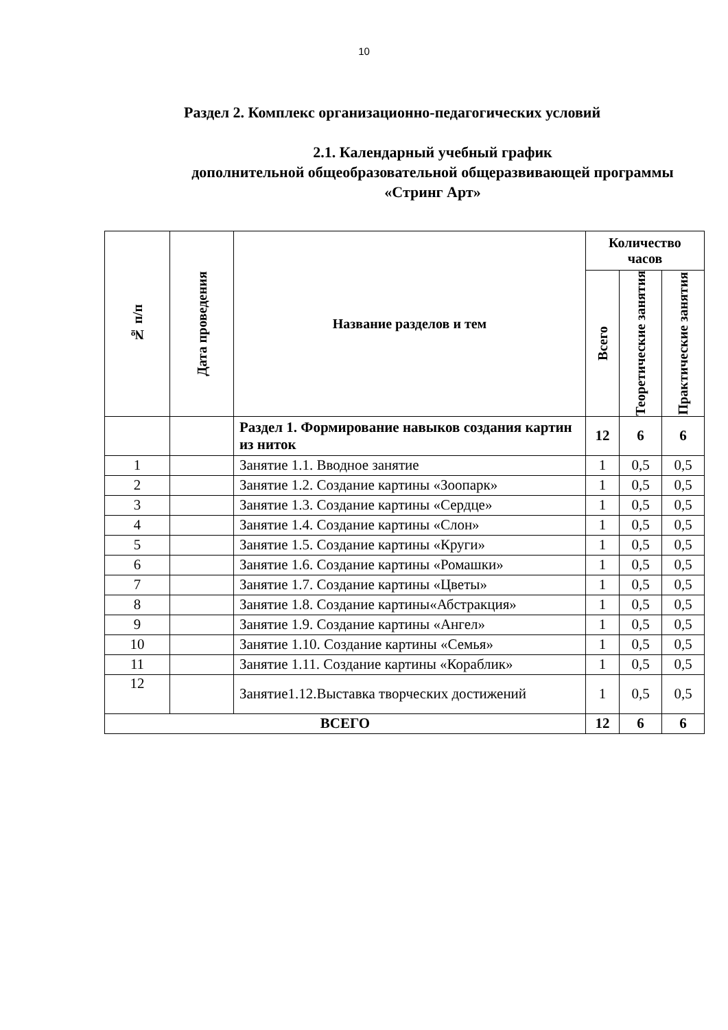10
Раздел 2. Комплекс организационно-педагогических условий
2.1. Календарный учебный график
дополнительной общеобразовательной общеразвивающей программы «Стринг Арт»
| № п/п | Дата проведения | Название разделов и тем | Количество часов | | |
| --- | --- | --- | --- | --- | --- |
| | | | Всего | Теоретические занятия | Практические занятия |
| | | Раздел 1. Формирование навыков создания картин из ниток | 12 | 6 | 6 |
| 1 | | Занятие 1.1. Вводное занятие | 1 | 0,5 | 0,5 |
| 2 | | Занятие 1.2. Создание картины «Зоопарк» | 1 | 0,5 | 0,5 |
| 3 | | Занятие 1.3. Создание картины «Сердце» | 1 | 0,5 | 0,5 |
| 4 | | Занятие 1.4. Создание картины «Слон» | 1 | 0,5 | 0,5 |
| 5 | | Занятие 1.5. Создание картины «Круги» | 1 | 0,5 | 0,5 |
| 6 | | Занятие 1.6. Создание картины «Ромашки» | 1 | 0,5 | 0,5 |
| 7 | | Занятие 1.7. Создание картины «Цветы» | 1 | 0,5 | 0,5 |
| 8 | | Занятие 1.8. Создание картины«Абстракция» | 1 | 0,5 | 0,5 |
| 9 | | Занятие 1.9. Создание картины «Ангел» | 1 | 0,5 | 0,5 |
| 10 | | Занятие 1.10. Создание картины «Семья» | 1 | 0,5 | 0,5 |
| 11 | | Занятие 1.11. Создание картины «Кораблик» | 1 | 0,5 | 0,5 |
| 12 | | Занятие1.12.Выставка творческих достижений | 1 | 0,5 | 0,5 |
| ВСЕГО | | | 12 | 6 | 6 |